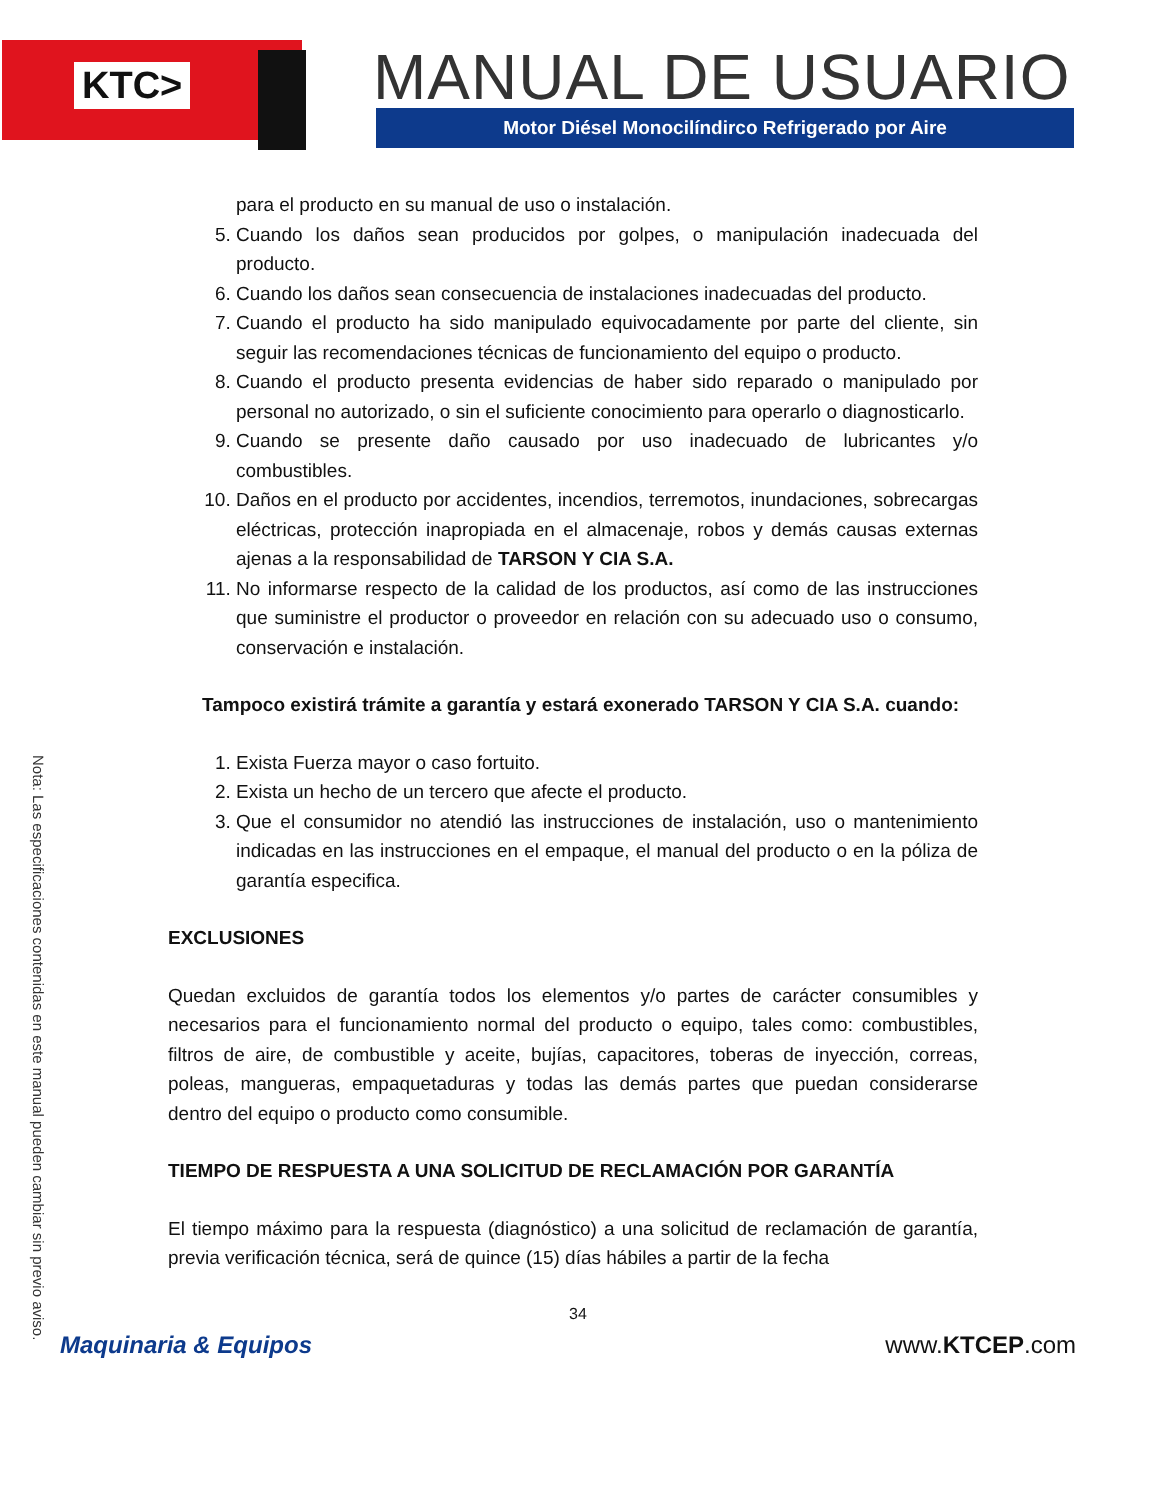KTC> MANUAL DE USUARIO
Motor Diésel Monocilíndirco Refrigerado por Aire
Nota: Las especificaciones contenidas en este manual pueden cambiar sin previo aviso.
para el producto en su manual de uso o instalación.
5. Cuando los daños sean producidos por golpes, o manipulación inadecuada del producto.
6. Cuando los daños sean consecuencia de instalaciones inadecuadas del producto.
7. Cuando el producto ha sido manipulado equivocadamente por parte del cliente, sin seguir las recomendaciones técnicas de funcionamiento del equipo o producto.
8. Cuando el producto presenta evidencias de haber sido reparado o manipulado por personal no autorizado, o sin el suficiente conocimiento para operarlo o diagnosticarlo.
9. Cuando se presente daño causado por uso inadecuado de lubricantes y/o combustibles.
10. Daños en el producto por accidentes, incendios, terremotos, inundaciones, sobrecargas eléctricas, protección inapropiada en el almacenaje, robos y demás causas externas ajenas a la responsabilidad de TARSON Y CIA S.A.
11. No informarse respecto de la calidad de los productos, así como de las instrucciones que suministre el productor o proveedor en relación con su adecuado uso o consumo, conservación e instalación.
Tampoco existirá trámite a garantía y estará exonerado TARSON Y CIA S.A. cuando:
1. Exista Fuerza mayor o caso fortuito.
2. Exista un hecho de un tercero que afecte el producto.
3. Que el consumidor no atendió las instrucciones de instalación, uso o mantenimiento indicadas en las instrucciones en el empaque, el manual del producto o en la póliza de garantía especifica.
EXCLUSIONES
Quedan excluidos de garantía todos los elementos y/o partes de carácter consumibles y necesarios para el funcionamiento normal del producto o equipo, tales como: combustibles, filtros de aire, de combustible y aceite, bujías, capacitores, toberas de inyección, correas, poleas, mangueras, empaquetaduras y todas las demás partes que puedan considerarse dentro del equipo o producto como consumible.
TIEMPO DE RESPUESTA A UNA SOLICITUD DE RECLAMACIÓN POR GARANTÍA
El tiempo máximo para la respuesta (diagnóstico) a una solicitud de reclamación de garantía, previa verificación técnica, será de quince (15) días hábiles a partir de la fecha
34
Maquinaria & Equipos www.KTCEP.com